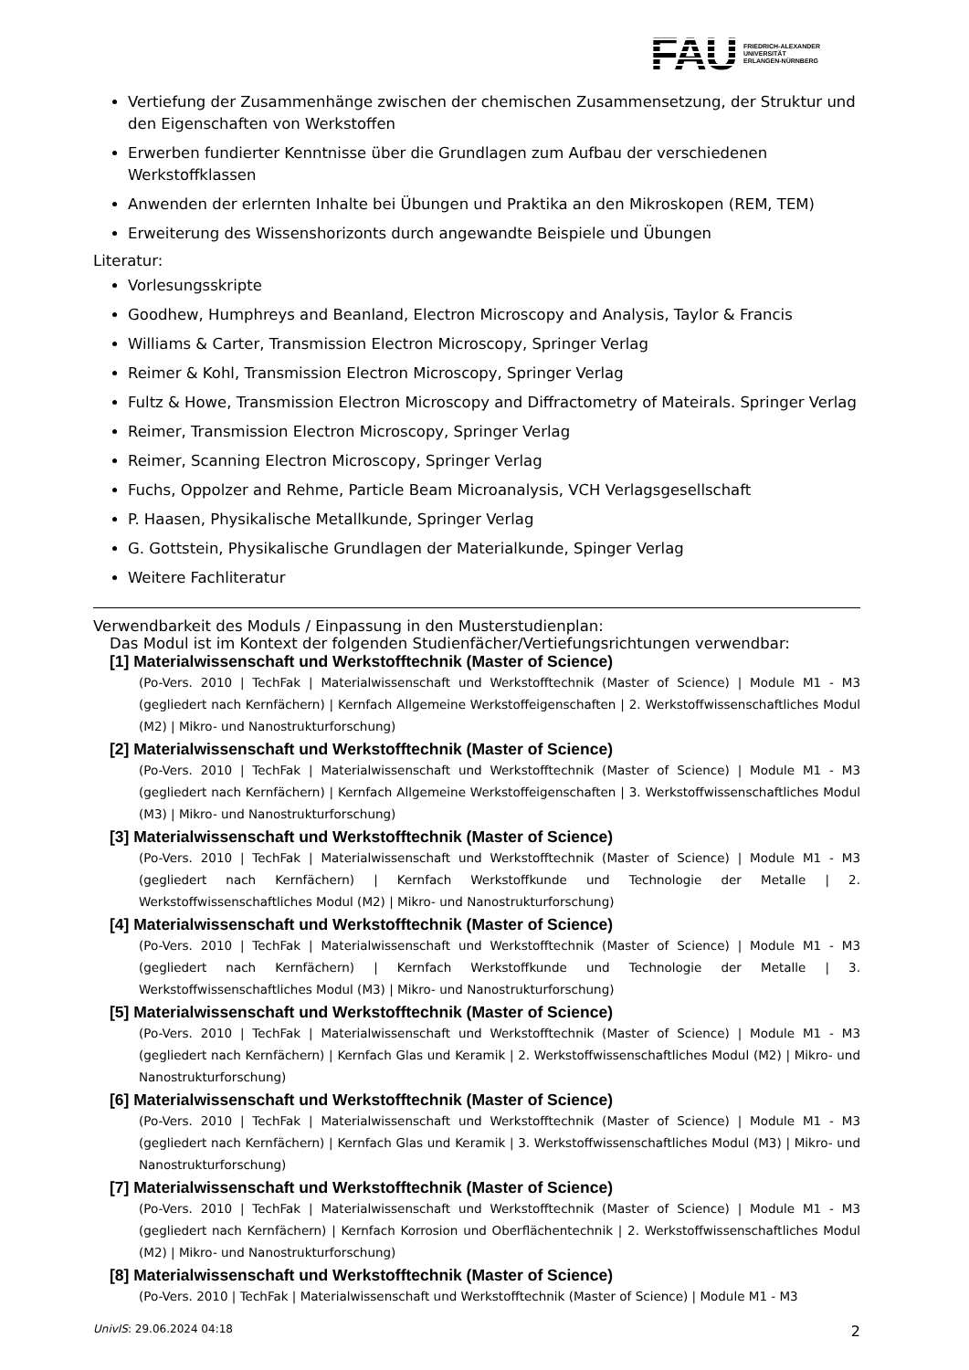FAU
FRIEDRICH-ALEXANDER
UNIVERSITÄT
ERLANGEN-NÜRNBERG
Vertiefung der Zusammenhänge zwischen der chemischen Zusammensetzung, der Struktur und den Eigenschaften von Werkstoffen
Erwerben fundierter Kenntnisse über die Grundlagen zum Aufbau der verschiedenen Werkstoffklassen
Anwenden der erlernten Inhalte bei Übungen und Praktika an den Mikroskopen (REM, TEM)
Erweiterung des Wissenshorizonts durch angewandte Beispiele und Übungen
Literatur:
Vorlesungsskripte
Goodhew, Humphreys and Beanland, Electron Microscopy and Analysis, Taylor & Francis
Williams & Carter, Transmission Electron Microscopy, Springer Verlag
Reimer & Kohl, Transmission Electron Microscopy, Springer Verlag
Fultz & Howe, Transmission Electron Microscopy and Diffractometry of Mateirals. Springer Verlag
Reimer, Transmission Electron Microscopy, Springer Verlag
Reimer, Scanning Electron Microscopy, Springer Verlag
Fuchs, Oppolzer and Rehme, Particle Beam Microanalysis, VCH Verlagsgesellschaft
P. Haasen, Physikalische Metallkunde, Springer Verlag
G. Gottstein, Physikalische Grundlagen der Materialkunde, Spinger Verlag
Weitere Fachliteratur
Verwendbarkeit des Moduls / Einpassung in den Musterstudienplan:
Das Modul ist im Kontext der folgenden Studienfächer/Vertiefungsrichtungen verwendbar:
[1] Materialwissenschaft und Werkstofftechnik (Master of Science)
(Po-Vers. 2010 | TechFak | Materialwissenschaft und Werkstofftechnik (Master of Science) | Module M1 - M3 (gegliedert nach Kernfächern) | Kernfach Allgemeine Werkstoffeigenschaften | 2. Werkstoffwissenschaftliches Modul (M2) | Mikro- und Nanostrukturforschung)
[2] Materialwissenschaft und Werkstofftechnik (Master of Science)
(Po-Vers. 2010 | TechFak | Materialwissenschaft und Werkstofftechnik (Master of Science) | Module M1 - M3 (gegliedert nach Kernfächern) | Kernfach Allgemeine Werkstoffeigenschaften | 3. Werkstoffwissenschaftliches Modul (M3) | Mikro- und Nanostrukturforschung)
[3] Materialwissenschaft und Werkstofftechnik (Master of Science)
(Po-Vers. 2010 | TechFak | Materialwissenschaft und Werkstofftechnik (Master of Science) | Module M1 - M3 (gegliedert nach Kernfächern) | Kernfach Werkstoffkunde und Technologie der Metalle | 2. Werkstoffwissenschaftliches Modul (M2) | Mikro- und Nanostrukturforschung)
[4] Materialwissenschaft und Werkstofftechnik (Master of Science)
(Po-Vers. 2010 | TechFak | Materialwissenschaft und Werkstofftechnik (Master of Science) | Module M1 - M3 (gegliedert nach Kernfächern) | Kernfach Werkstoffkunde und Technologie der Metalle | 3. Werkstoffwissenschaftliches Modul (M3) | Mikro- und Nanostrukturforschung)
[5] Materialwissenschaft und Werkstofftechnik (Master of Science)
(Po-Vers. 2010 | TechFak | Materialwissenschaft und Werkstofftechnik (Master of Science) | Module M1 - M3 (gegliedert nach Kernfächern) | Kernfach Glas und Keramik | 2. Werkstoffwissenschaftliches Modul (M2) | Mikro- und Nanostrukturforschung)
[6] Materialwissenschaft und Werkstofftechnik (Master of Science)
(Po-Vers. 2010 | TechFak | Materialwissenschaft und Werkstofftechnik (Master of Science) | Module M1 - M3 (gegliedert nach Kernfächern) | Kernfach Glas und Keramik | 3. Werkstoffwissenschaftliches Modul (M3) | Mikro- und Nanostrukturforschung)
[7] Materialwissenschaft und Werkstofftechnik (Master of Science)
(Po-Vers. 2010 | TechFak | Materialwissenschaft und Werkstofftechnik (Master of Science) | Module M1 - M3 (gegliedert nach Kernfächern) | Kernfach Korrosion und Oberflächentechnik | 2. Werkstoffwissenschaftliches Modul (M2) | Mikro- und Nanostrukturforschung)
[8] Materialwissenschaft und Werkstofftechnik (Master of Science)
(Po-Vers. 2010 | TechFak | Materialwissenschaft und Werkstofftechnik (Master of Science) | Module M1 - M3
UnivIS: 29.06.2024 04:18 2